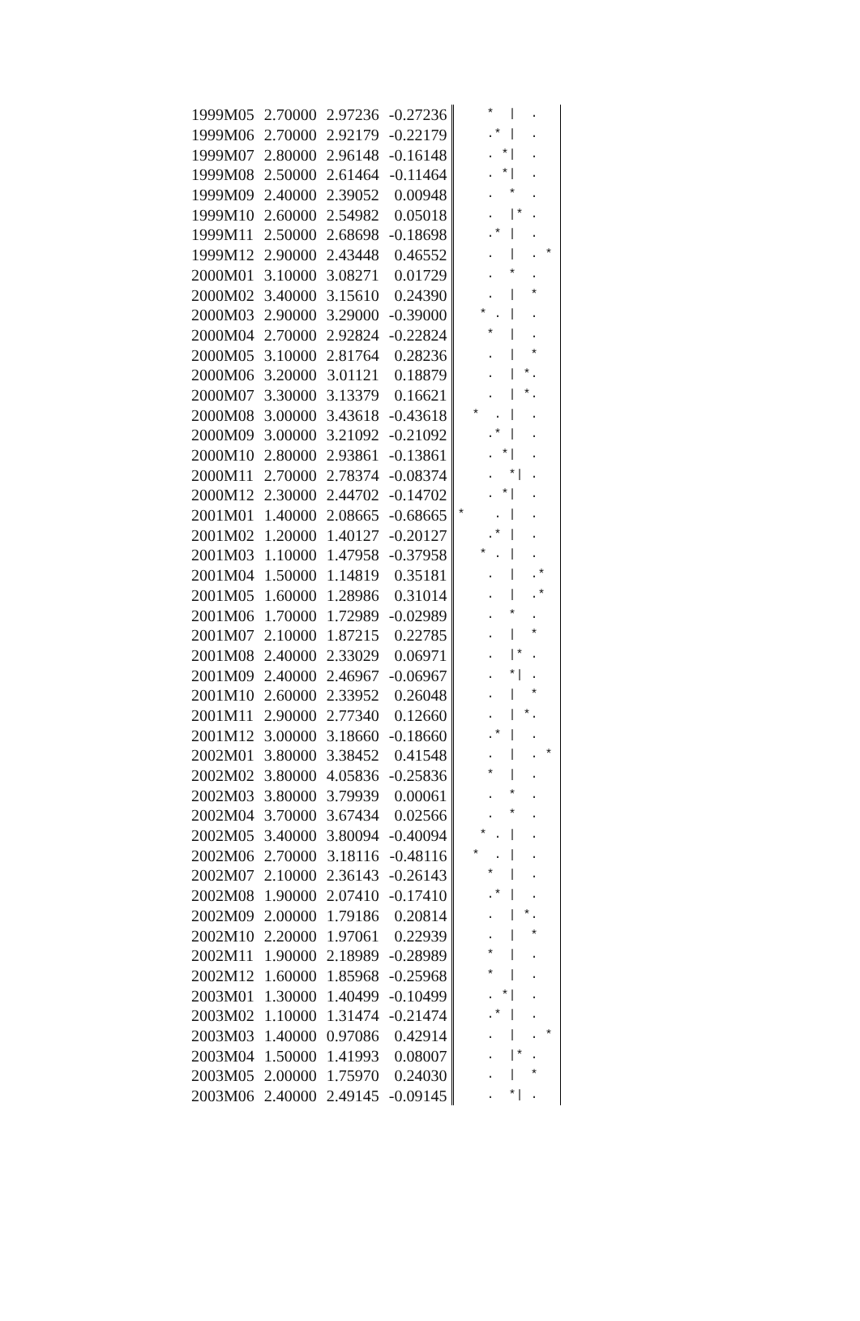| 1999M05 | 2.70000 | 2.97236 | -0.27236 | * / . |
| 1999M06 | 2.70000 | 2.92179 | -0.22179 | .* / . |
| 1999M07 | 2.80000 | 2.96148 | -0.16148 | . */ . |
| 1999M08 | 2.50000 | 2.61464 | -0.11464 | . */ . |
| 1999M09 | 2.40000 | 2.39052 | 0.00948 | . * . |
| 1999M10 | 2.60000 | 2.54982 | 0.05018 | . /* . |
| 1999M11 | 2.50000 | 2.68698 | -0.18698 | .* / . |
| 1999M12 | 2.90000 | 2.43448 | 0.46552 | . / . * |
| 2000M01 | 3.10000 | 3.08271 | 0.01729 | . * . |
| 2000M02 | 3.40000 | 3.15610 | 0.24390 | . / * |
| 2000M03 | 2.90000 | 3.29000 | -0.39000 | * . / . |
| 2000M04 | 2.70000 | 2.92824 | -0.22824 | * / . |
| 2000M05 | 3.10000 | 2.81764 | 0.28236 | . / * |
| 2000M06 | 3.20000 | 3.01121 | 0.18879 | . / *. |
| 2000M07 | 3.30000 | 3.13379 | 0.16621 | . / *. |
| 2000M08 | 3.00000 | 3.43618 | -0.43618 | * . / . |
| 2000M09 | 3.00000 | 3.21092 | -0.21092 | .* / . |
| 2000M10 | 2.80000 | 2.93861 | -0.13861 | . */ . |
| 2000M11 | 2.70000 | 2.78374 | -0.08374 | . */ . |
| 2000M12 | 2.30000 | 2.44702 | -0.14702 | . */ . |
| 2001M01 | 1.40000 | 2.08665 | -0.68665 | * . / . |
| 2001M02 | 1.20000 | 1.40127 | -0.20127 | .* / . |
| 2001M03 | 1.10000 | 1.47958 | -0.37958 | * . / . |
| 2001M04 | 1.50000 | 1.14819 | 0.35181 | . / .* |
| 2001M05 | 1.60000 | 1.28986 | 0.31014 | . / .* |
| 2001M06 | 1.70000 | 1.72989 | -0.02989 | . * . |
| 2001M07 | 2.10000 | 1.87215 | 0.22785 | . / * |
| 2001M08 | 2.40000 | 2.33029 | 0.06971 | . /* . |
| 2001M09 | 2.40000 | 2.46967 | -0.06967 | . */ . |
| 2001M10 | 2.60000 | 2.33952 | 0.26048 | . / * |
| 2001M11 | 2.90000 | 2.77340 | 0.12660 | . / *. |
| 2001M12 | 3.00000 | 3.18660 | -0.18660 | .* / . |
| 2002M01 | 3.80000 | 3.38452 | 0.41548 | . / . * |
| 2002M02 | 3.80000 | 4.05836 | -0.25836 | * / . |
| 2002M03 | 3.80000 | 3.79939 | 0.00061 | . * . |
| 2002M04 | 3.70000 | 3.67434 | 0.02566 | . * . |
| 2002M05 | 3.40000 | 3.80094 | -0.40094 | * . / . |
| 2002M06 | 2.70000 | 3.18116 | -0.48116 | * . / . |
| 2002M07 | 2.10000 | 2.36143 | -0.26143 | * / . |
| 2002M08 | 1.90000 | 2.07410 | -0.17410 | .* / . |
| 2002M09 | 2.00000 | 1.79186 | 0.20814 | . / *. |
| 2002M10 | 2.20000 | 1.97061 | 0.22939 | . / * |
| 2002M11 | 1.90000 | 2.18989 | -0.28989 | * / . |
| 2002M12 | 1.60000 | 1.85968 | -0.25968 | * / . |
| 2003M01 | 1.30000 | 1.40499 | -0.10499 | . */ . |
| 2003M02 | 1.10000 | 1.31474 | -0.21474 | .* / . |
| 2003M03 | 1.40000 | 0.97086 | 0.42914 | . / . * |
| 2003M04 | 1.50000 | 1.41993 | 0.08007 | . /* . |
| 2003M05 | 2.00000 | 1.75970 | 0.24030 | . / * |
| 2003M06 | 2.40000 | 2.49145 | -0.09145 | . */ . |